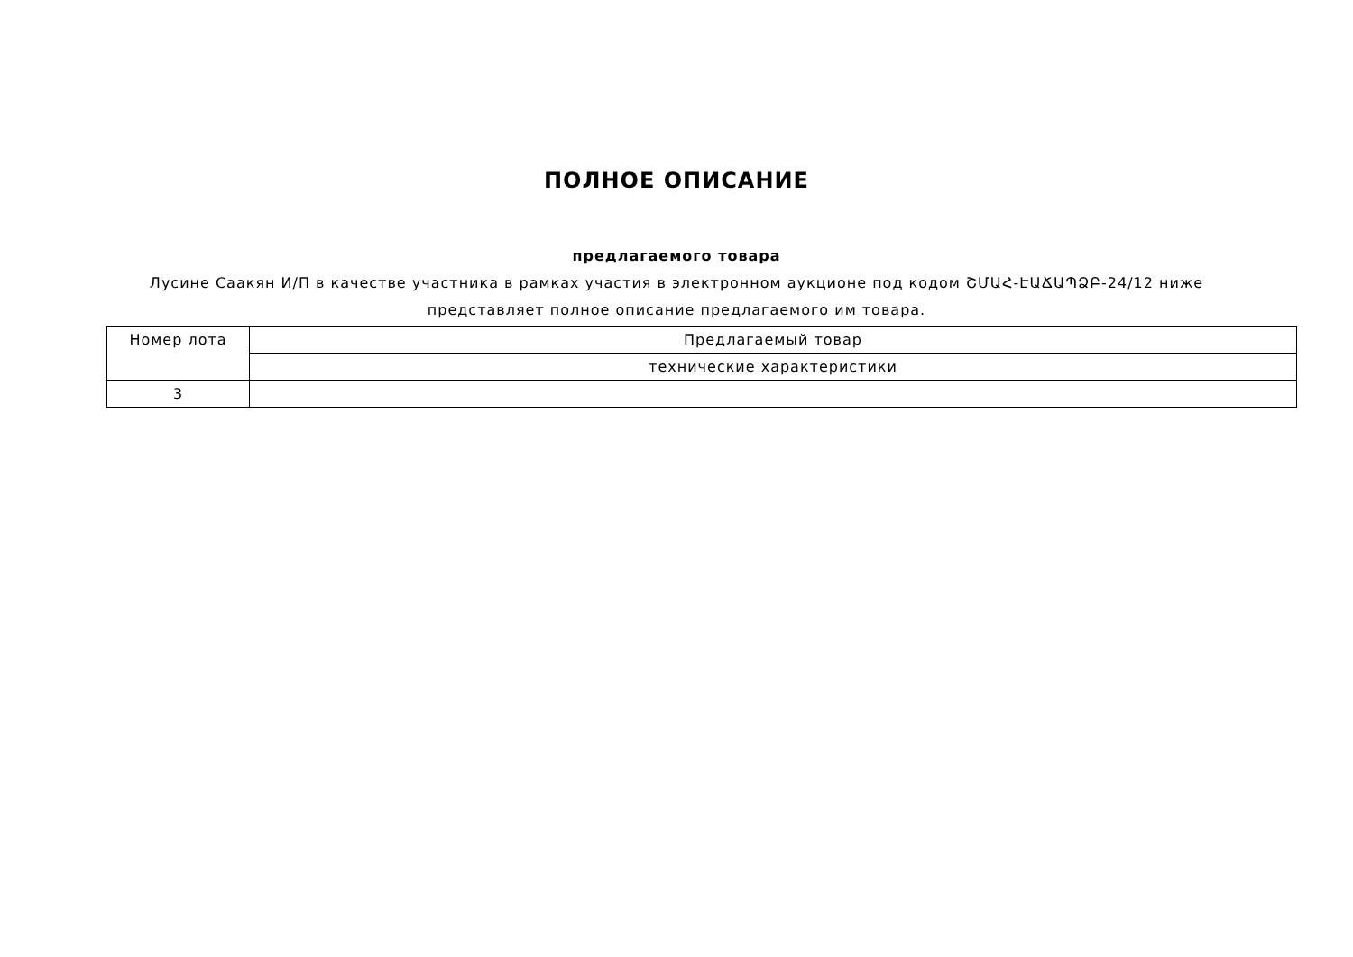ПОЛНОЕ ОПИСАНИЕ
предлагаемого товара
Лусине Саакян И/П в качестве участника в рамках участия в электронном аукционе под кодом ՇՄԱՀ-ԷԱՃԱՊՁԲ-24/12 ниже представляет полное описание предлагаемого им товара.
| Номер лота | Предлагаемый товар |
| | технические характеристики |
| 3 | |